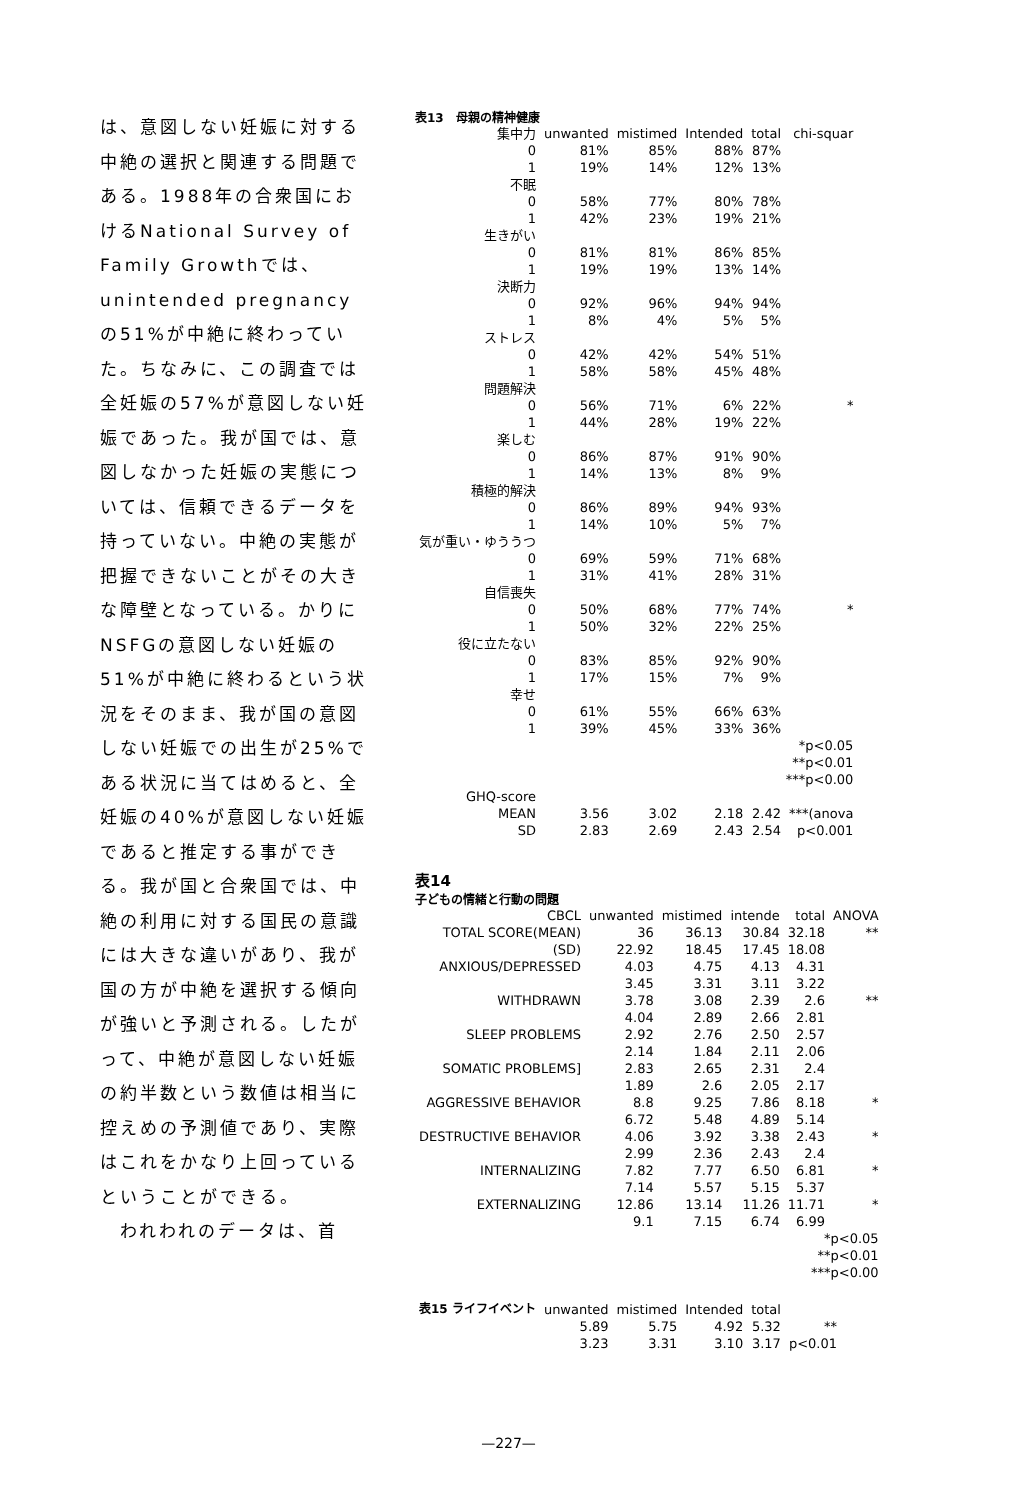は、意図しない妊娠に対する中絶の選択と関連する問題である。1988年の合衆国におけるNational Survey of Family Growthでは、unintended pregnancyの51%が中絶に終わっていた。ちなみに、この調査では全妊娠の57%が意図しない妊娠であった。我が国では、意図しなかった妊娠の実態については、信頼できるデータを持っていない。中絶の実態が把握できないことがその大きな障壁となっている。かりにNSFGの意図しない妊娠の51%が中絶に終わるという状況をそのまま、我が国の意図しない妊娠での出生が25%である状況に当てはめると、全妊娠の40%が意図しない妊娠であると推定する事ができる。我が国と合衆国では、中絶の利用に対する国民の意識には大きな違いがあり、我が国の方が中絶を選択する傾向が強いと予測される。したがって、中絶が意図しない妊娠の約半数という数値は相当に控えめの予測値であり、実際はこれをかなり上回っているということができる。
　われわれのデータは、首
表13　母親の精神健康
| 集中力 | unwanted | mistimed | Intended | total | chi-squar |
| --- | --- | --- | --- | --- | --- |
| 0 | 81% | 85% | 88% | 87% | |
| 1 | 19% | 14% | 12% | 13% | |
| 不眠 | | | | | |
| 0 | 58% | 77% | 80% | 78% | |
| 1 | 42% | 23% | 19% | 21% | |
| 生きがい | | | | | |
| 0 | 81% | 81% | 86% | 85% | |
| 1 | 19% | 19% | 13% | 14% | |
| 決断力 | | | | | |
| 0 | 92% | 96% | 94% | 94% | |
| 1 | 8% | 4% | 5% | 5% | |
| ストレス | | | | | |
| 0 | 42% | 42% | 54% | 51% | |
| 1 | 58% | 58% | 45% | 48% | |
| 問題解決 | | | | | |
| 0 | 56% | 71% | 6% | 22% | * |
| 1 | 44% | 28% | 19% | 22% | |
| 楽しむ | | | | | |
| 0 | 86% | 87% | 91% | 90% | |
| 1 | 14% | 13% | 8% | 9% | |
| 積極的解決 | | | | | |
| 0 | 86% | 89% | 94% | 93% | |
| 1 | 14% | 10% | 5% | 7% | |
| 気が重い・ゆううつ | | | | | |
| 0 | 69% | 59% | 71% | 68% | |
| 1 | 31% | 41% | 28% | 31% | |
| 自信喪失 | | | | | |
| 0 | 50% | 68% | 77% | 74% | * |
| 1 | 50% | 32% | 22% | 25% | |
| 役に立たない | | | | | |
| 0 | 83% | 85% | 92% | 90% | |
| 1 | 17% | 15% | 7% | 9% | |
| 幸せ | | | | | |
| 0 | 61% | 55% | 66% | 63% | |
| 1 | 39% | 45% | 33% | 36% | |
| *p<0.05 **p<0.01 ***p<0.00 | | | | | |
| GHQ-score | | | | | |
| MEAN | 3.56 | 3.02 | 2.18 | 2.42 | ***(anova |
| SD | 2.83 | 2.69 | 2.43 | 2.54 | p<0.001 |
表14
子どもの情緒と行動の問題
| CBCL | unwanted | mistimed | intende | total | ANOVA |
| --- | --- | --- | --- | --- | --- |
| TOTAL SCORE(MEAN) | 36 | 36.13 | 30.84 | 32.18 | ** |
| (SD) | 22.92 | 18.45 | 17.45 | 18.08 | |
| ANXIOUS/DEPRESSED | 4.03 | 4.75 | 4.13 | 4.31 | |
| | 3.45 | 3.31 | 3.11 | 3.22 | |
| WITHDRAWN | 3.78 | 3.08 | 2.39 | 2.6 | ** |
| | 4.04 | 2.89 | 2.66 | 2.81 | |
| SLEEP PROBLEMS | 2.92 | 2.76 | 2.50 | 2.57 | |
| | 2.14 | 1.84 | 2.11 | 2.06 | |
| SOMATIC PROBLEMS] | 2.83 | 2.65 | 2.31 | 2.4 | |
| | 1.89 | 2.6 | 2.05 | 2.17 | |
| AGGRESSIVE BEHAVIOR | 8.8 | 9.25 | 7.86 | 8.18 | * |
| | 6.72 | 5.48 | 4.89 | 5.14 | |
| DESTRUCTIVE BEHAVIOR | 4.06 | 3.92 | 3.38 | 2.43 | * |
| | 2.99 | 2.36 | 2.43 | 2.4 | |
| INTERNALIZING | 7.82 | 7.77 | 6.50 | 6.81 | * |
| | 7.14 | 5.57 | 5.15 | 5.37 | |
| EXTERNALIZING | 12.86 | 13.14 | 11.26 | 11.71 | * |
| | 9.1 | 7.15 | 6.74 | 6.99 | |
| *p<0.05 **p<0.01 ***p<0.00 | | | | | |
| 表15 ライフイベント | unwanted | mistimed | Intended | total | |
| --- | --- | --- | --- | --- | --- |
| | 5.89 | 5.75 | 4.92 | 5.32 | ** |
| | 3.23 | 3.31 | 3.10 | 3.17 | p<0.01 |
—227—